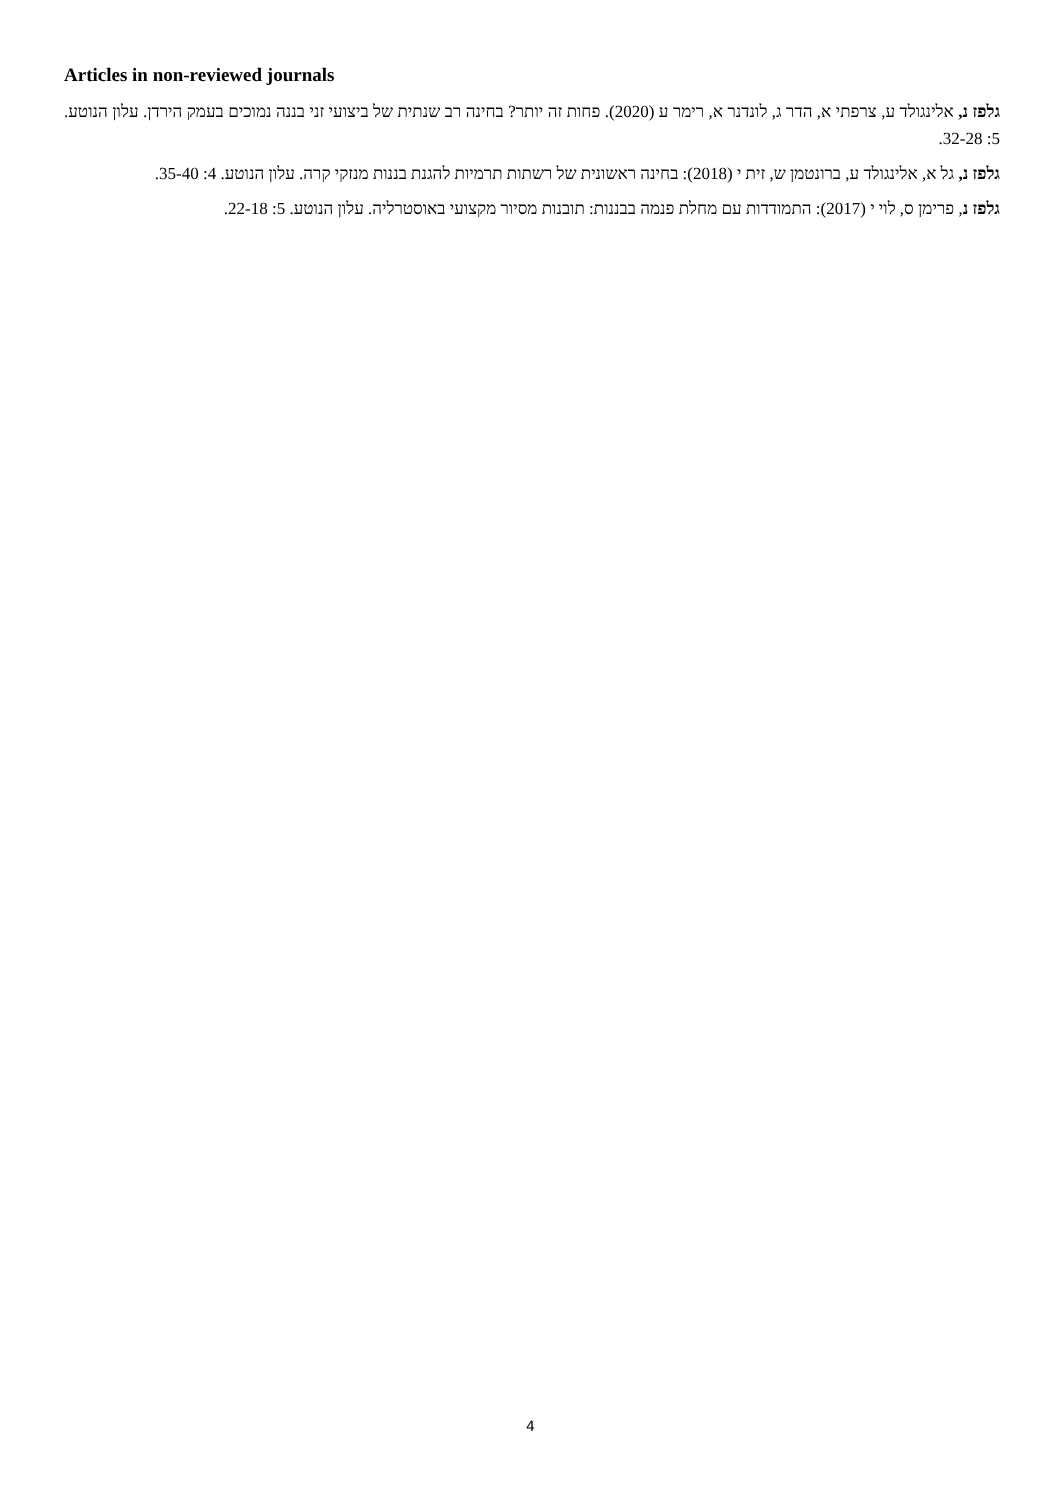Articles in non-reviewed journals
גלפז נ, אלינגולד ע, צרפתי א, הדר ג, לונדנר א, רימר ע (2020). פחות זה יותר? בחינה רב שנתית של ביצועי זני בננה נמוכים בעמק הירדן. עלון הנוטע. 5: 32-28.
גלפז נ, גל א, אלינגולד ע, ברונטמן ש, זית י (2018): בחינה ראשונית של רשתות תרמיות להגנת בננות מנזקי קרה. עלון הנוטע. 4: 35-40.
גלפז נ, פרימן ס, לוי י (2017): התמודדות עם מחלת פנמה בבננות: תובנות מסיור מקצועי באוסטרליה. עלון הנוטע. 5: 22-18.
4